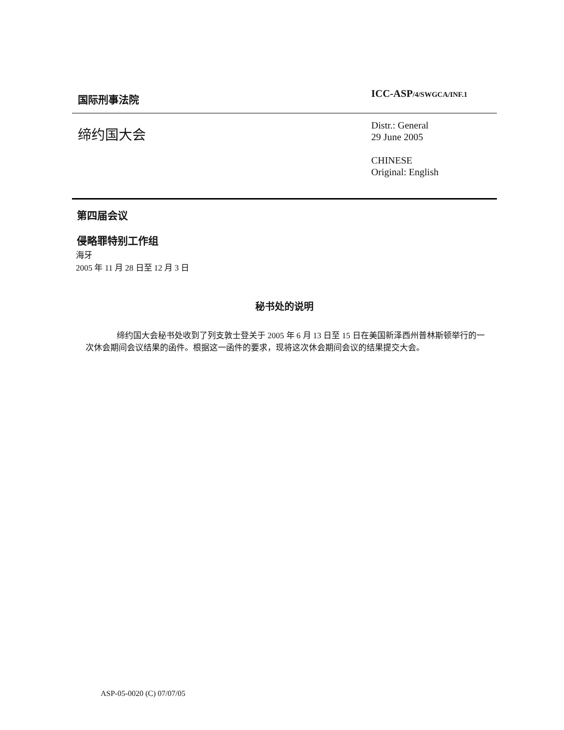国际刑事法院
ICC-ASP/4/SWGCA/INF.1
缔约国大会
Distr.: General
29 June 2005
CHINESE
Original: English
第四届会议
侵略罪特别工作组
海牙
2005 年 11 月 28 日至 12 月 3 日
秘书处的说明
缔约国大会秘书处收到了列支敦士登关于 2005 年 6 月 13 日至 15 日在美国新泽西州普林斯顿举行的一次休会期间会议结果的函件。根据这一函件的要求，现将这次休会期间会议的结果提交大会。
ASP-05-0020 (C) 07/07/05